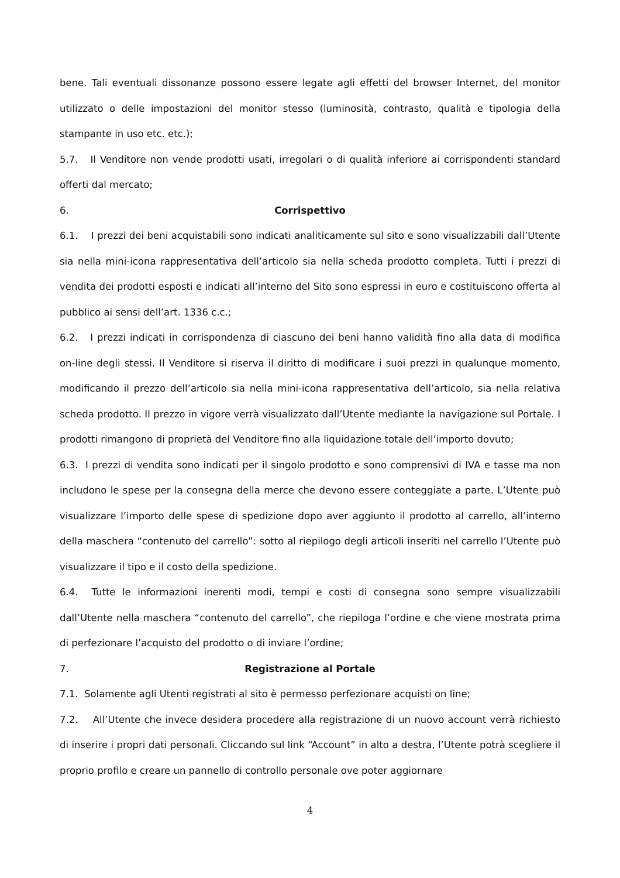bene. Tali eventuali dissonanze possono essere legate agli effetti del browser Internet, del monitor utilizzato o delle impostazioni del monitor stesso (luminosità, contrasto, qualità e tipologia della stampante in uso etc. etc.);
5.7. Il Venditore non vende prodotti usati, irregolari o di qualità inferiore ai corrispondenti standard offerti dal mercato;
6. Corrispettivo
6.1. I prezzi dei beni acquistabili sono indicati analiticamente sul sito e sono visualizzabili dall’Utente sia nella mini-icona rappresentativa dell’articolo sia nella scheda prodotto completa. Tutti i prezzi di vendita dei prodotti esposti e indicati all’interno del Sito sono espressi in euro e costituiscono offerta al pubblico ai sensi dell’art. 1336 c.c.;
6.2. I prezzi indicati in corrispondenza di ciascuno dei beni hanno validità fino alla data di modifica on-line degli stessi. Il Venditore si riserva il diritto di modificare i suoi prezzi in qualunque momento, modificando il prezzo dell’articolo sia nella mini-icona rappresentativa dell’articolo, sia nella relativa scheda prodotto. Il prezzo in vigore verrà visualizzato dall’Utente mediante la navigazione sul Portale. I prodotti rimangono di proprietà del Venditore fino alla liquidazione totale dell’importo dovuto;
6.3. I prezzi di vendita sono indicati per il singolo prodotto e sono comprensivi di IVA e tasse ma non includono le spese per la consegna della merce che devono essere conteggiate a parte. L’Utente può visualizzare l’importo delle spese di spedizione dopo aver aggiunto il prodotto al carrello, all’interno della maschera “contenuto del carrello”: sotto al riepilogo degli articoli inseriti nel carrello l’Utente può visualizzare il tipo e il costo della spedizione.
6.4. Tutte le informazioni inerenti modi, tempi e costi di consegna sono sempre visualizzabili dall’Utente nella maschera “contenuto del carrello”, che riepiloga l’ordine e che viene mostrata prima di perfezionare l’acquisto del prodotto o di inviare l’ordine;
7. Registrazione al Portale
7.1. Solamente agli Utenti registrati al sito è permesso perfezionare acquisti on line;
7.2. All’Utente che invece desidera procedere alla registrazione di un nuovo account verrà richiesto di inserire i propri dati personali. Cliccando sul link “Account” in alto a destra, l’Utente potrà scegliere il proprio profilo e creare un pannello di controllo personale ove poter aggiornare
4